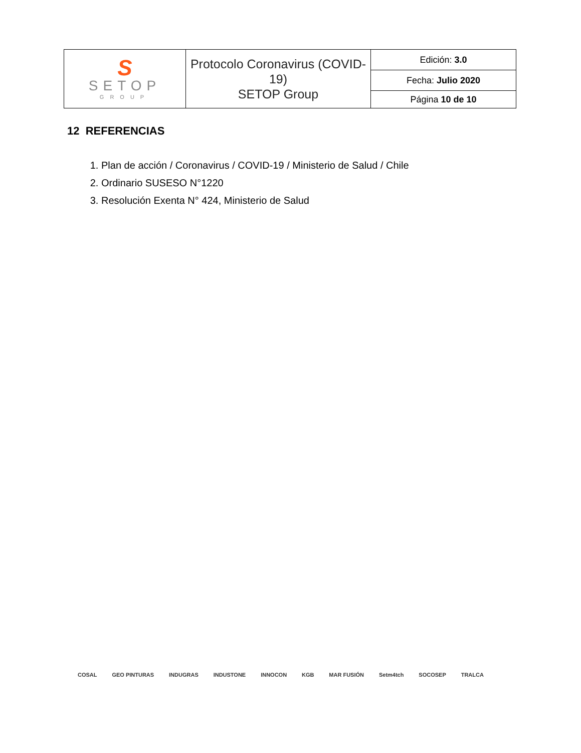| S SETOP GROUP | Protocolo Coronavirus (COVID-19) SETOP Group | Edición: 3.0 |
| | | Fecha: Julio 2020 |
| | | Página 10 de 10 |
12 REFERENCIAS
1. Plan de acción / Coronavirus / COVID-19 / Ministerio de Salud / Chile
2. Ordinario SUSESO N°1220
3. Resolución Exenta N° 424, Ministerio de Salud
COSAL GEO PINTURAS INDUGRAS INDUSTONE INNOCON KGB MAR FUSIÓN Setm4tch SOCOSEP TRALCA